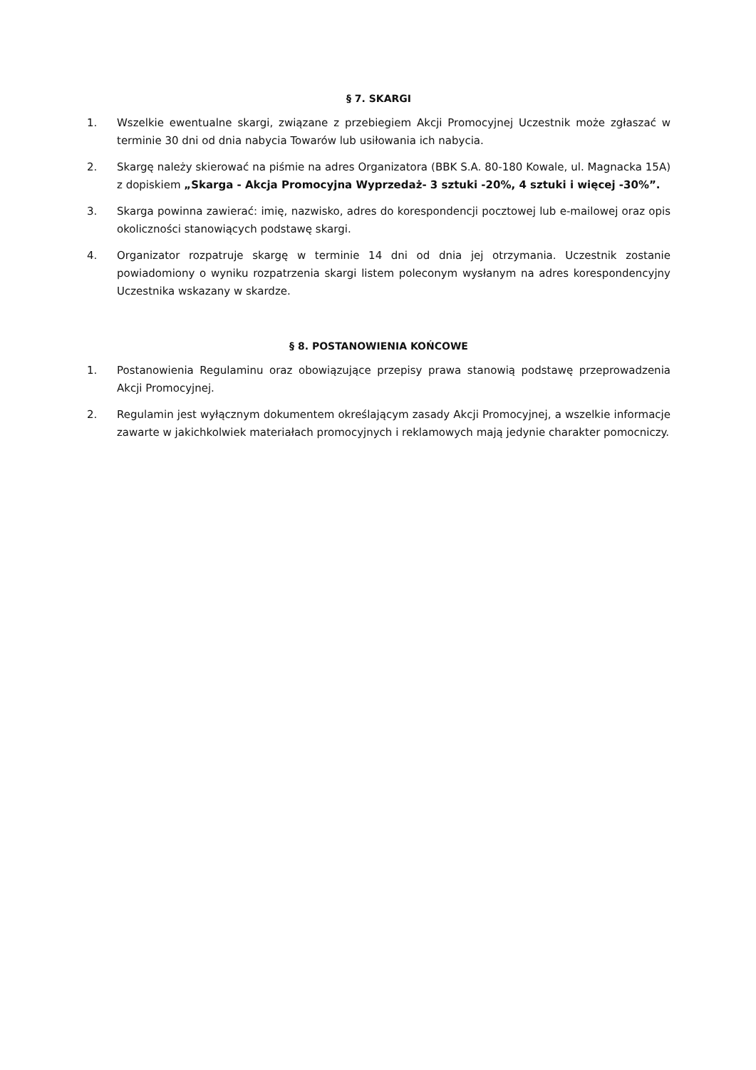§ 7. SKARGI
1. Wszelkie ewentualne skargi, związane z przebiegiem Akcji Promocyjnej Uczestnik może zgłaszać w terminie 30 dni od dnia nabycia Towarów lub usiłowania ich nabycia.
2. Skargę należy skierować na piśmie na adres Organizatora (BBK S.A. 80-180 Kowale, ul. Magnacka 15A) z dopiskiem „Skarga - Akcja Promocyjna Wyprzedaż- 3 sztuki -20%, 4 sztuki i więcej -30%”.
3. Skarga powinna zawierać: imię, nazwisko, adres do korespondencji pocztowej lub e-mailowej oraz opis okoliczności stanowiących podstawę skargi.
4. Organizator rozpatruje skargę w terminie 14 dni od dnia jej otrzymania. Uczestnik zostanie powiadomiony o wyniku rozpatrzenia skargi listem poleconym wysłanym na adres korespondencyjny Uczestnika wskazany w skardze.
§ 8. POSTANOWIENIA KOŃCOWE
1. Postanowienia Regulaminu oraz obowiązujące przepisy prawa stanowią podstawę przeprowadzenia Akcji Promocyjnej.
2. Regulamin jest wyłącznym dokumentem określającym zasady Akcji Promocyjnej, a wszelkie informacje zawarte w jakichkolwiek materiałach promocyjnych i reklamowych mają jedynie charakter pomocniczy.